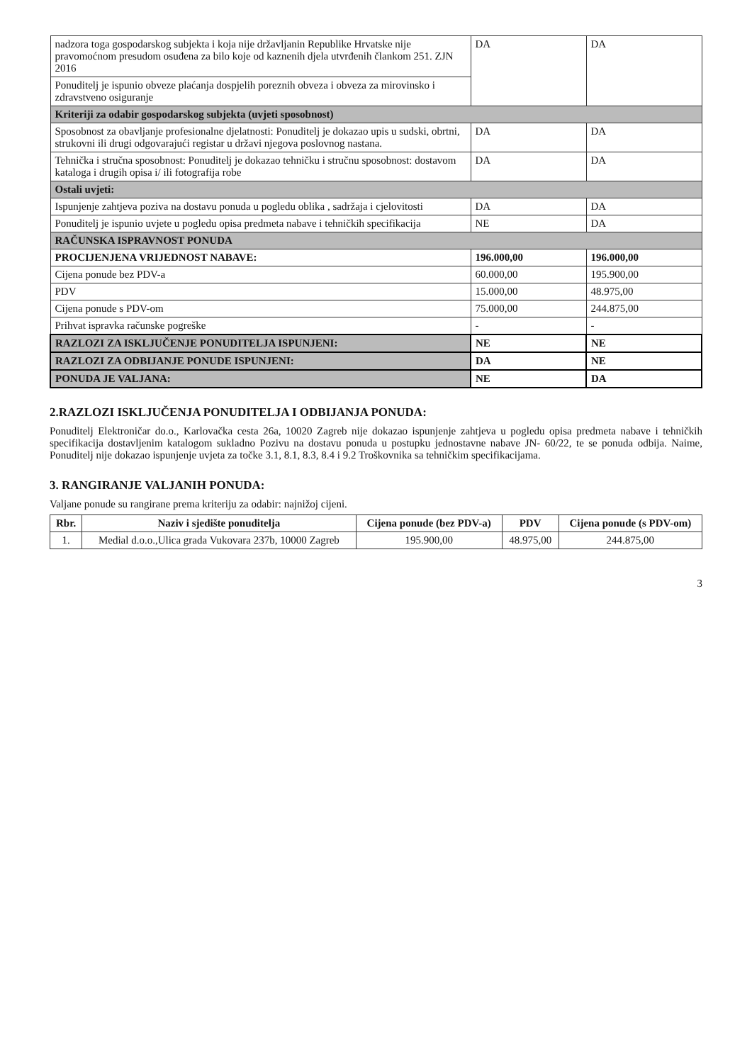| nadzora toga gospodarskog subjekta i koja nije državljanin Republike Hrvatske nije pravomoćnom presudom osuđena za bilo koje od kaznenih djela utvrđenih člankom 251. ZJN 2016 | DA | DA |
| Ponuditelj je ispunio obveze plaćanja dospjelih poreznih obveza i obveza za mirovinsko i zdravstveno osiguranje | | |
| Kriteriji za odabir gospodarskog subjekta (uvjeti sposobnost) | | |
| Sposobnost za obavljanje profesionalne djelatnosti: Ponuditelj je dokazao upis u sudski, obrtni, strukovni ili drugi odgovarajući registar u državi njegova poslovnog nastana. | DA | DA |
| Tehnička i stručna sposobnost: Ponuditelj je dokazao tehničku i stručnu sposobnost: dostavom kataloga i drugih opisa i/ ili fotografija robe | DA | DA |
| Ostali uvjeti: | | |
| Ispunjenje zahtjeva poziva na dostavu ponuda u pogledu oblika , sadržaja i cjelovitosti | DA | DA |
| Ponuditelj je ispunio uvjete u pogledu opisa predmeta nabave i tehničkih specifikacija | NE | DA |
| RAČUNSKA ISPRAVNOST PONUDA | | |
| PROCIJENJENA VRIJEDNOST NABAVE: | 196.000,00 | 196.000,00 |
| Cijena ponude bez PDV-a | 60.000,00 | 195.900,00 |
| PDV | 15.000,00 | 48.975,00 |
| Cijena ponude s PDV-om | 75.000,00 | 244.875,00 |
| Prihvat ispravka računske pogreške | - | - |
| RAZLOZI ZA ISKLJUČENJE PONUDITELJA ISPUNJENI: | NE | NE |
| RAZLOZI ZA ODBIJANJE PONUDE ISPUNJENI: | DA | NE |
| PONUDA JE VALJANA: | NE | DA |
2.RAZLOZI ISKLJUČENJA PONUDITELJA I ODBIJANJA PONUDA:
Ponuditelj Elektroničar do.o., Karlovačka cesta 26a, 10020 Zagreb nije dokazao ispunjenje zahtjeva u pogledu opisa predmeta nabave i tehničkih specifikacija dostavljenim katalogom sukladno Pozivu na dostavu ponuda u postupku jednostavne nabave JN- 60/22, te se ponuda odbija. Naime, Ponuditelj nije dokazao ispunjenje uvjeta za točke 3.1, 8.1, 8.3, 8.4 i 9.2 Troškovnika sa tehničkim specifikacijama.
3. RANGIRANJE VALJANIH PONUDA:
Valjane ponude su rangirane prema kriteriju za odabir: najnižoj cijeni.
| Rbr. | Naziv i sjedište ponuditelja | Cijena ponude (bez PDV-a) | PDV | Cijena ponude (s PDV-om) |
| --- | --- | --- | --- | --- |
| 1. | Medial d.o.o.,Ulica grada Vukovara 237b, 10000 Zagreb | 195.900,00 | 48.975,00 | 244.875,00 |
3